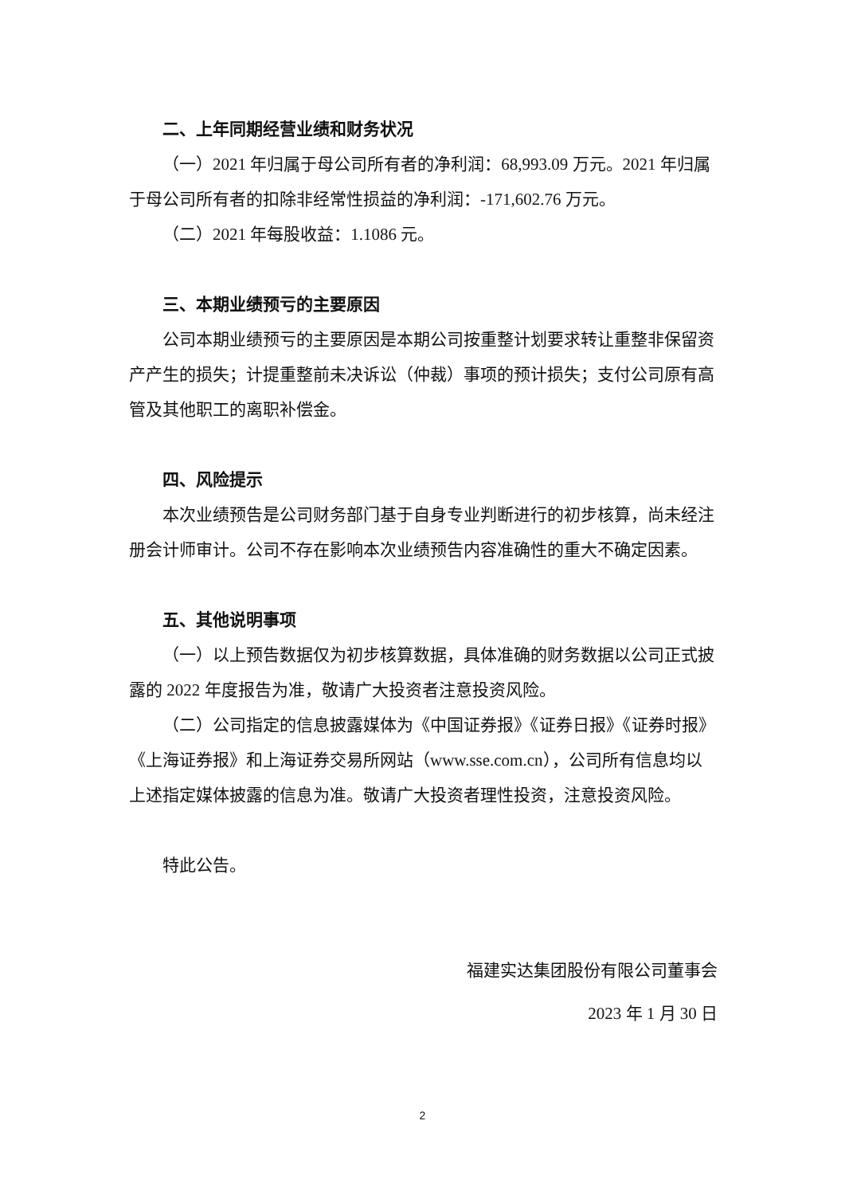二、上年同期经营业绩和财务状况
（一）2021 年归属于母公司所有者的净利润：68,993.09 万元。2021 年归属于母公司所有者的扣除非经常性损益的净利润：-171,602.76 万元。
（二）2021 年每股收益：1.1086 元。
三、本期业绩预亏的主要原因
公司本期业绩预亏的主要原因是本期公司按重整计划要求转让重整非保留资产产生的损失；计提重整前未决诉讼（仲裁）事项的预计损失；支付公司原有高管及其他职工的离职补偿金。
四、风险提示
本次业绩预告是公司财务部门基于自身专业判断进行的初步核算，尚未经注册会计师审计。公司不存在影响本次业绩预告内容准确性的重大不确定因素。
五、其他说明事项
（一）以上预告数据仅为初步核算数据，具体准确的财务数据以公司正式披露的 2022 年度报告为准，敬请广大投资者注意投资风险。
（二）公司指定的信息披露媒体为《中国证券报》《证券日报》《证券时报》《上海证券报》和上海证券交易所网站（www.sse.com.cn），公司所有信息均以上述指定媒体披露的信息为准。敬请广大投资者理性投资，注意投资风险。
特此公告。
福建实达集团股份有限公司董事会
2023 年 1 月 30 日
2